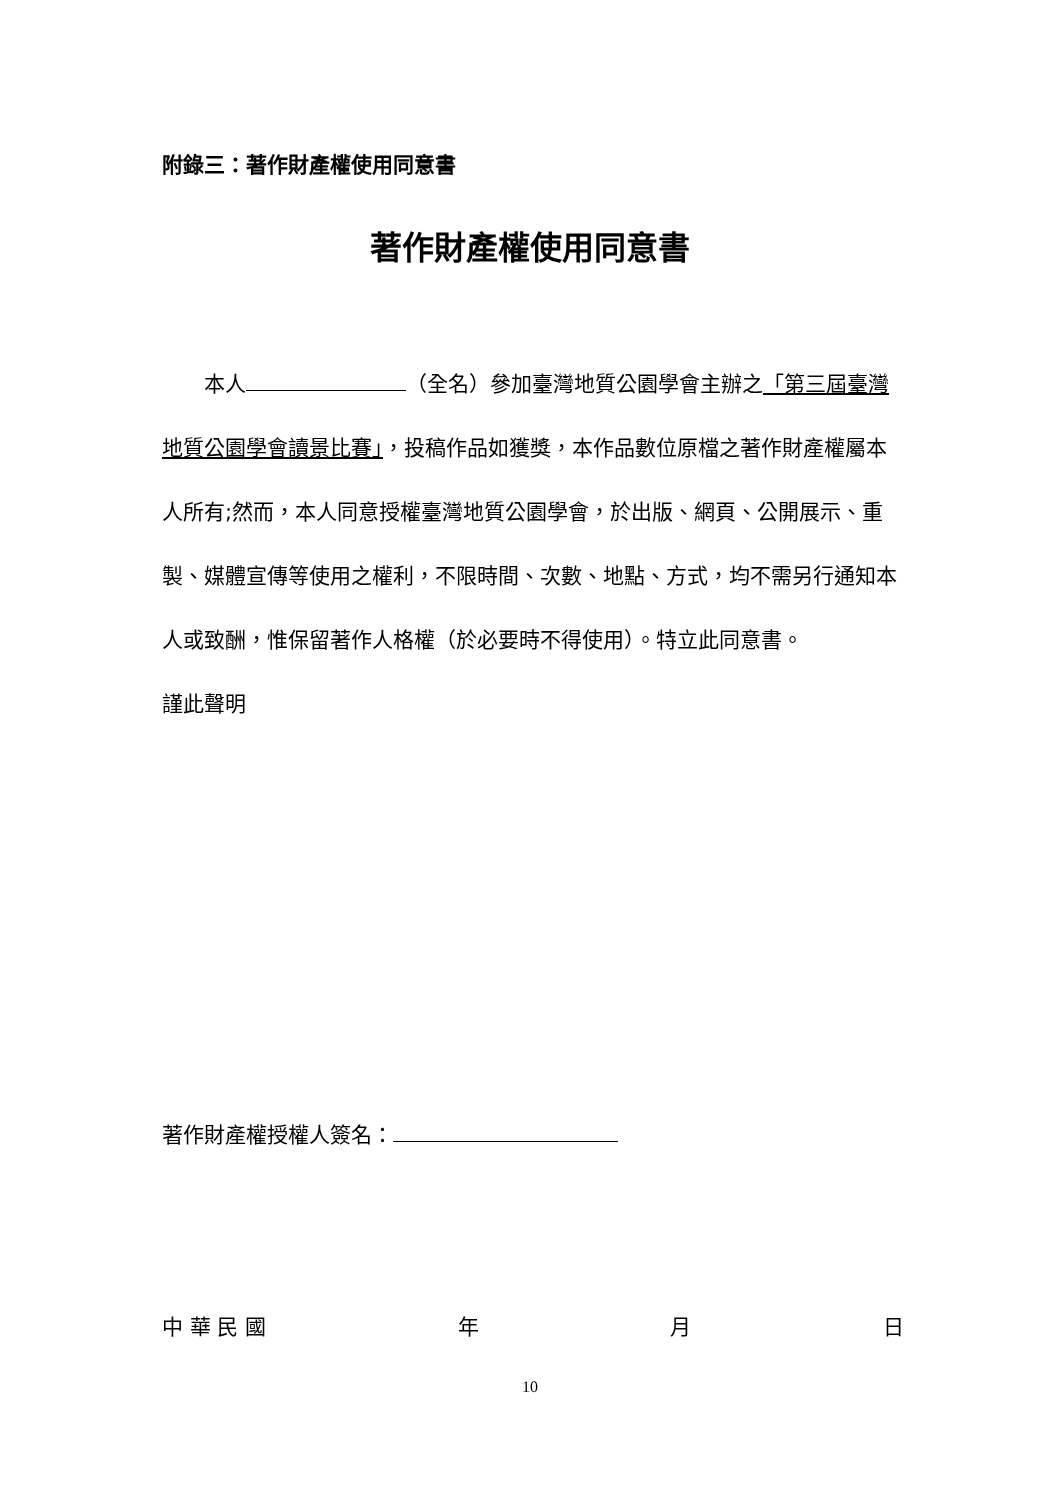附錄三：著作財產權使用同意書
著作財產權使用同意書
　　本人 （全名）參加臺灣地質公園學會主辦之「第三屆臺灣地質公園學會讀景比賽」，投稿作品如獲獎，本作品數位原檔之著作財產權屬本人所有;然而，本人同意授權臺灣地質公園學會，於出版、網頁、公開展示、重製、媒體宣傳等使用之權利，不限時間、次數、地點、方式，均不需另行通知本人或致酬，惟保留著作人格權（於必要時不得使用）。特立此同意書。
謹此聲明
著作財產權授權人簽名：
中 華 民 國 年 月 日
10